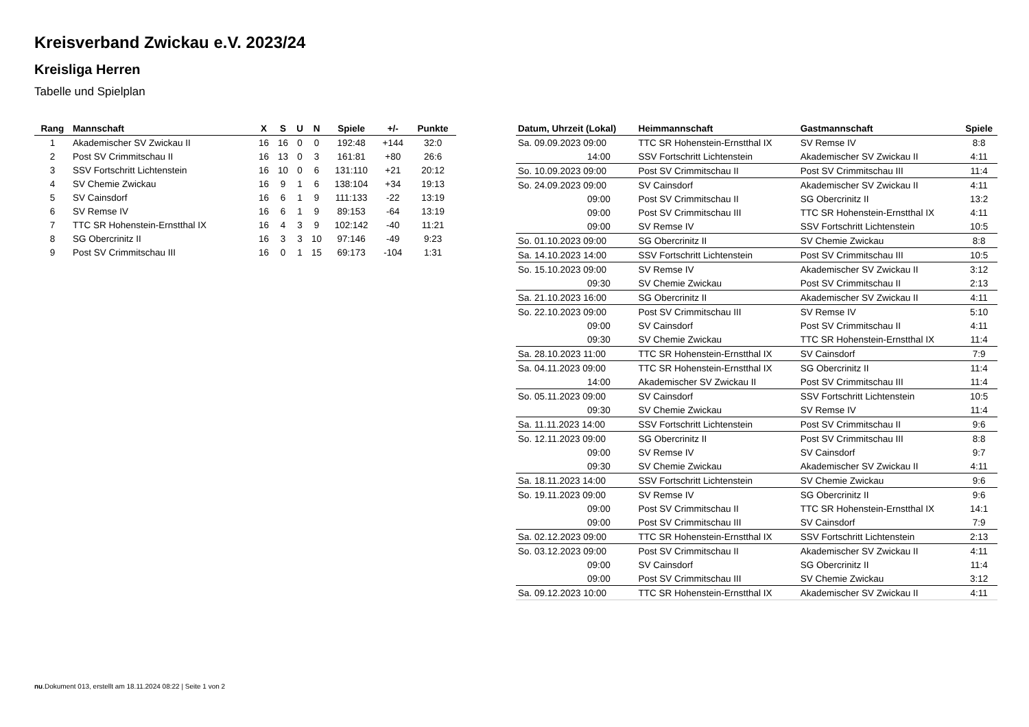Kreisverband Zwickau e.V. 2023/24
Kreisliga Herren
Tabelle und Spielplan
| Rang | Mannschaft | X | S | U | N | Spiele | +/- | Punkte |
| --- | --- | --- | --- | --- | --- | --- | --- | --- |
| 1 | Akademischer SV Zwickau II | 16 | 16 | 0 | 0 | 192:48 | +144 | 32:0 |
| 2 | Post SV Crimmitschau II | 16 | 13 | 0 | 3 | 161:81 | +80 | 26:6 |
| 3 | SSV Fortschritt Lichtenstein | 16 | 10 | 0 | 6 | 131:110 | +21 | 20:12 |
| 4 | SV Chemie Zwickau | 16 | 9 | 1 | 6 | 138:104 | +34 | 19:13 |
| 5 | SV Cainsdorf | 16 | 6 | 1 | 9 | 111:133 | -22 | 13:19 |
| 6 | SV Remse IV | 16 | 6 | 1 | 9 | 89:153 | -64 | 13:19 |
| 7 | TTC SR Hohenstein-Ernstthal IX | 16 | 4 | 3 | 9 | 102:142 | -40 | 11:21 |
| 8 | SG Obercrinitz II | 16 | 3 | 3 | 10 | 97:146 | -49 | 9:23 |
| 9 | Post SV Crimmitschau III | 16 | 0 | 1 | 15 | 69:173 | -104 | 1:31 |
| Datum, Uhrzeit (Lokal) | Heimmannschaft | Gastmannschaft | Spiele |
| --- | --- | --- | --- |
| Sa. 09.09.2023 09:00 | TTC SR Hohenstein-Ernstthal IX | SV Remse IV | 8:8 |
| 14:00 | SSV Fortschritt Lichtenstein | Akademischer SV Zwickau II | 4:11 |
| So. 10.09.2023 09:00 | Post SV Crimmitschau II | Post SV Crimmitschau III | 11:4 |
| So. 24.09.2023 09:00 | SV Cainsdorf | Akademischer SV Zwickau II | 4:11 |
| 09:00 | Post SV Crimmitschau II | SG Obercrinitz II | 13:2 |
| 09:00 | Post SV Crimmitschau III | TTC SR Hohenstein-Ernstthal IX | 4:11 |
| 09:00 | SV Remse IV | SSV Fortschritt Lichtenstein | 10:5 |
| So. 01.10.2023 09:00 | SG Obercrinitz II | SV Chemie Zwickau | 8:8 |
| Sa. 14.10.2023 14:00 | SSV Fortschritt Lichtenstein | Post SV Crimmitschau III | 10:5 |
| So. 15.10.2023 09:00 | SV Remse IV | Akademischer SV Zwickau II | 3:12 |
| 09:30 | SV Chemie Zwickau | Post SV Crimmitschau II | 2:13 |
| Sa. 21.10.2023 16:00 | SG Obercrinitz II | Akademischer SV Zwickau II | 4:11 |
| So. 22.10.2023 09:00 | Post SV Crimmitschau III | SV Remse IV | 5:10 |
| 09:00 | SV Cainsdorf | Post SV Crimmitschau II | 4:11 |
| 09:30 | SV Chemie Zwickau | TTC SR Hohenstein-Ernstthal IX | 11:4 |
| Sa. 28.10.2023 11:00 | TTC SR Hohenstein-Ernstthal IX | SV Cainsdorf | 7:9 |
| Sa. 04.11.2023 09:00 | TTC SR Hohenstein-Ernstthal IX | SG Obercrinitz II | 11:4 |
| 14:00 | Akademischer SV Zwickau II | Post SV Crimmitschau III | 11:4 |
| So. 05.11.2023 09:00 | SV Cainsdorf | SSV Fortschritt Lichtenstein | 10:5 |
| 09:30 | SV Chemie Zwickau | SV Remse IV | 11:4 |
| Sa. 11.11.2023 14:00 | SSV Fortschritt Lichtenstein | Post SV Crimmitschau II | 9:6 |
| So. 12.11.2023 09:00 | SG Obercrinitz II | Post SV Crimmitschau III | 8:8 |
| 09:00 | SV Remse IV | SV Cainsdorf | 9:7 |
| 09:30 | SV Chemie Zwickau | Akademischer SV Zwickau II | 4:11 |
| Sa. 18.11.2023 14:00 | SSV Fortschritt Lichtenstein | SV Chemie Zwickau | 9:6 |
| So. 19.11.2023 09:00 | SV Remse IV | SG Obercrinitz II | 9:6 |
| 09:00 | Post SV Crimmitschau II | TTC SR Hohenstein-Ernstthal IX | 14:1 |
| 09:00 | Post SV Crimmitschau III | SV Cainsdorf | 7:9 |
| Sa. 02.12.2023 09:00 | TTC SR Hohenstein-Ernstthal IX | SSV Fortschritt Lichtenstein | 2:13 |
| So. 03.12.2023 09:00 | Post SV Crimmitschau II | Akademischer SV Zwickau II | 4:11 |
| 09:00 | SV Cainsdorf | SG Obercrinitz II | 11:4 |
| 09:00 | Post SV Crimmitschau III | SV Chemie Zwickau | 3:12 |
| Sa. 09.12.2023 10:00 | TTC SR Hohenstein-Ernstthal IX | Akademischer SV Zwickau II | 4:11 |
nu.Dokument 013, erstellt am 18.11.2024 08:22 | Seite 1 von 2